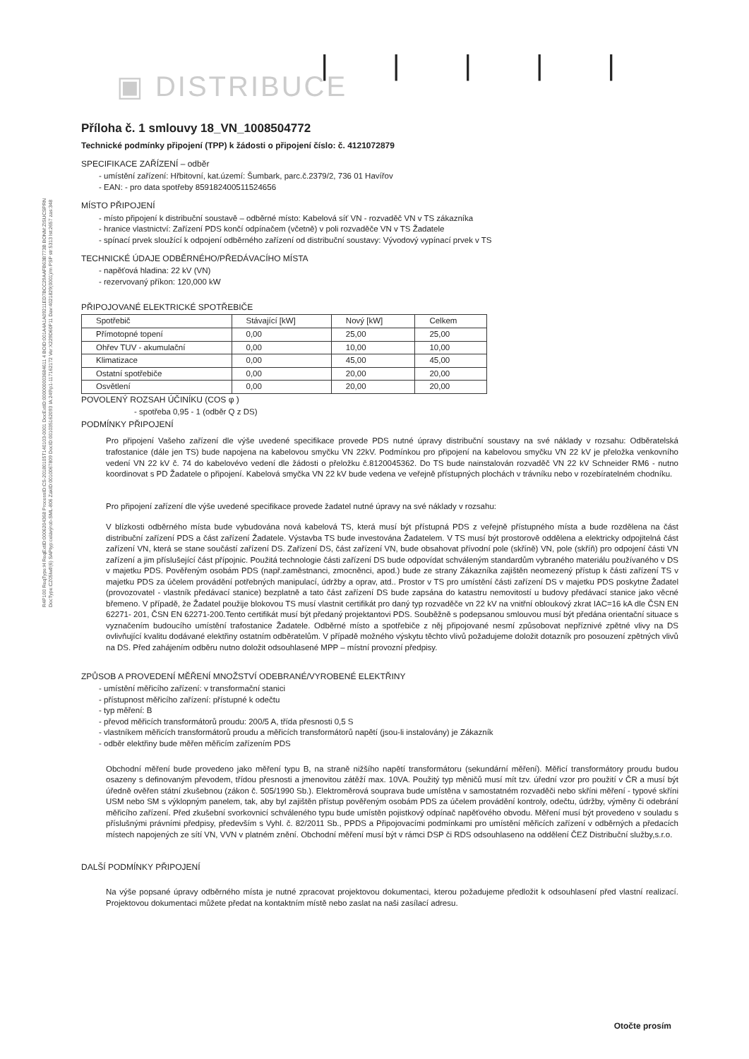R4P100 ReqType:H ReqExtID:0006204368 ProcessID:CS-20180105T140103-0001 DocExtID:000000003684611 4 BOID:001A4A1A09211ED7BCC29AAFB63B773B BONM:ZISUCSPRN DocType:CZ05lwf/(6) SAPtyp:celávýrob-SML-806 ZakID:0010067809 DocID:001035162093 IA:249\p1-117162172 Ver:X229D60P11 Dav:4021829(0001)/m PSP str:5313 lst:2657 zas:348
| | | | |
▣ DISTRIBUCE
Příloha č. 1 smlouvy 18_VN_1008504772
Technické podmínky připojení (TPP) k žádosti o připojení číslo: č. 4121072879
SPECIFIKACE ZAŘÍZENÍ – odběr
- umístění zařízení: Hřbitovní, kat.území: Šumbark, parc.č.2379/2, 736 01 Havířov
- EAN: - pro data spotřeby 859182400511524656
MÍSTO PŘIPOJENÍ
- místo připojení k distribuční soustavě – odběrné místo: Kabelová síť VN - rozvaděč VN v TS zákazníka
- hranice vlastnictví: Zařízení PDS končí odpínačem (včetně) v poli rozvaděče VN v TS Žadatele
- spínací prvek sloužící k odpojení odběrného zařízení od distribuční soustavy: Vývodový vypínací prvek v TS
TECHNICKÉ ÚDAJE ODBĚRNÉHO/PŘEDÁVACÍHO MÍSTA
- napěťová hladina: 22 kV (VN)
- rezervovaný příkon: 120,000 kW
PŘIPOJOVANÉ ELEKTRICKÉ SPOTŘEBIČE
| Spotřebič | Stávající [kW] | Nový [kW] | Celkem |
| Přímotopné topení | 0,00 | 25,00 | 25,00 |
| Ohřev TUV - akumulační | 0,00 | 10,00 | 10,00 |
| Klimatizace | 0,00 | 45,00 | 45,00 |
| Ostatní spotřebiče | 0,00 | 20,00 | 20,00 |
| Osvětlení | 0,00 | 20,00 | 20,00 |
POVOLENÝ ROZSAH ÚČINÍKU (COS φ )
- spotřeba 0,95 - 1 (odběr Q z DS)
PODMÍNKY PŘIPOJENÍ
Pro připojení Vašeho zařízení dle výše uvedené specifikace provede PDS nutné úpravy distribuční soustavy na své náklady v rozsahu: Odběratelská trafostanice (dále jen TS) bude napojena na kabelovou smyčku VN 22kV. Podmínkou pro připojení na kabelovou smyčku VN 22 kV je přeložka venkovního vedení VN 22 kV č. 74 do kabelovévo vedení dle žádosti o přeložku č.8120045362. Do TS bude nainstalován rozvaděč VN 22 kV Schneider RM6 - nutno koordinovat s PD Žadatele o připojení. Kabelová smyčka VN 22 kV bude vedena ve veřejně přístupných plochách v trávníku nebo v rozebíratelném chodníku.
Pro připojení zařízení dle výše uvedené specifikace provede žadatel nutné úpravy na své náklady v rozsahu:
V blízkosti odběrného místa bude vybudována nová kabelová TS, která musí být přístupná PDS z veřejně přístupného místa a bude rozdělena na část distribuční zařízení PDS a část zařízení Žadatele. Výstavba TS bude investována Žadatelem. V TS musí být prostorově oddělena a elektricky odpojitelná část zařízení VN, která se stane součástí zařízení DS. Zařízení DS, část zařízení VN, bude obsahovat přívodní pole (skříně) VN, pole (skříň) pro odpojení části VN zařízení a jim příslušející část přípojnic. Použitá technologie části zařízení DS bude odpovídat schváleným standardům vybraného materiálu používaného v DS v majetku PDS. Pověřeným osobám PDS (např.zaměstnanci, zmocněnci, apod.) bude ze strany Zákazníka zajištěn neomezený přístup k části zařízení TS v majetku PDS za účelem provádění potřebných manipulací, údržby a oprav, atd.. Prostor v TS pro umístění části zařízení DS v majetku PDS poskytne Žadatel (provozovatel - vlastník předávací stanice) bezplatně a tato část zařízení DS bude zapsána do katastru nemovitostí u budovy předávací stanice jako věcné břemeno. V případě, že Žadatel použije blokovou TS musí vlastnit certifikát pro daný typ rozvaděče vn 22 kV na vnitřní obloukový zkrat IAC=16 kA dle ČSN EN 62271- 201, ČSN EN 62271-200.Tento certifikát musí být předaný projektantovi PDS. Souběžně s podepsanou smlouvou musí být předána orientační situace s vyznačením budoucího umístění trafostanice Žadatele. Odběrné místo a spotřebiče z něj připojované nesmí způsobovat nepříznivé zpětné vlivy na DS ovlivňující kvalitu dodávané elektřiny ostatním odběratelům. V případě možného výskytu těchto vlivů požadujeme doložit dotazník pro posouzení zpětných vlivů na DS. Před zahájením odběru nutno doložit odsouhlasené MPP – místní provozní předpisy.
ZPŮSOB A PROVEDENÍ MĚŘENÍ MNOŽSTVÍ ODEBRANÉ/VYROBENÉ ELEKTŘINY
- umístění měřicího zařízení: v transformační stanici
- přístupnost měřicího zařízení: přístupné k odečtu
- typ měření: B
- převod měřicích transformátorů proudu: 200/5 A, třída přesnosti 0,5 S
- vlastníkem měřicích transformátorů proudu a měřicích transformátorů napětí (jsou-li instalovány) je Zákazník
- odběr elektřiny bude měřen měřicím zařízením PDS
Obchodní měření bude provedeno jako měření typu B, na straně nižšího napětí transformátoru (sekundární měření). Měřicí transformátory proudu budou osazeny s definovaným převodem, třídou přesnosti a jmenovitou zátěží max. 10VA. Použitý typ měničů musí mít tzv. úřední vzor pro použití v ČR a musí být úředně ověřen státní zkušebnou (zákon č. 505/1990 Sb.). Elektroměrová souprava bude umístěna v samostatném rozvaděči nebo skříni měření - typové skříni USM nebo SM s výklopným panelem, tak, aby byl zajištěn přístup pověřeným osobám PDS za účelem provádění kontroly, odečtu, údržby, výměny či odebrání měřicího zařízení. Před zkušební svorkovnicí schváleného typu bude umístěn pojistkový odpínač napěťového obvodu. Měření musí být provedeno v souladu s příslušnými právními předpisy, především s Vyhl. č. 82/2011 Sb., PPDS a Připojovacími podmínkami pro umístění měřicích zařízení v odběrných a předacích místech napojených ze sítí VN, VVN v platném znění. Obchodní měření musí být v rámci DSP či RDS odsouhlaseno na oddělení ČEZ Distribuční služby,s.r.o.
DALŠÍ PODMÍNKY PŘIPOJENÍ
Na výše popsané úpravy odběrného místa je nutné zpracovat projektovou dokumentaci, kterou požadujeme předložit k odsouhlasení před vlastní realizací. Projektovou dokumentaci můžete předat na kontaktním místě nebo zaslat na naši zasílací adresu.
Otočte prosím